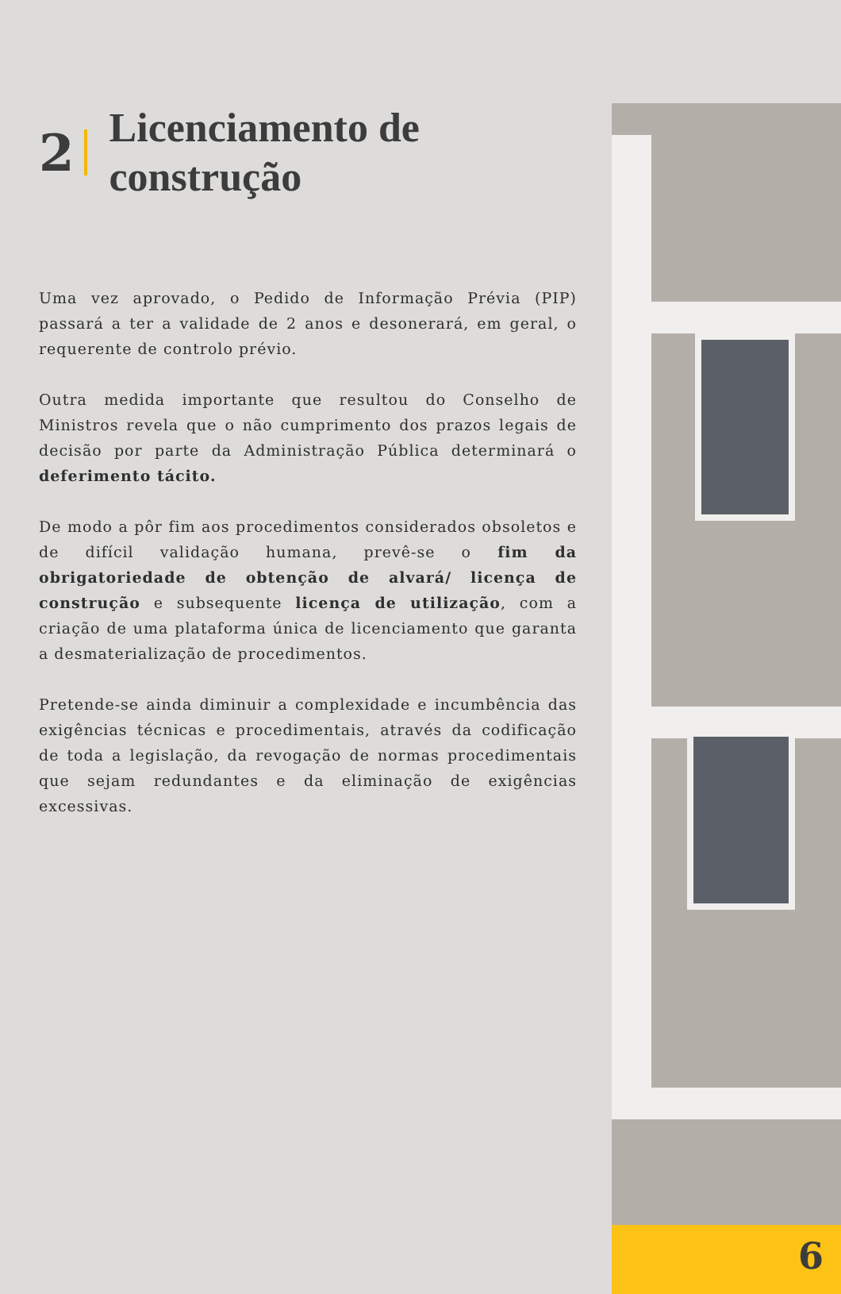2
Licenciamento de
construção
Uma vez aprovado, o Pedido de Informação Prévia (PIP) passará a ter a validade de 2 anos e desonerará, em geral, o requerente de controlo prévio.
Outra medida importante que resultou do Conselho de Ministros revela que o não cumprimento dos prazos legais de decisão por parte da Administração Pública determinará o deferimento tácito.
De modo a pôr fim aos procedimentos considerados obsoletos e de difícil validação humana, prevê-se o fim da obrigatoriedade de obtenção de alvará/ licença de construção e subsequente licença de utilização, com a criação de uma plataforma única de licenciamento que garanta a desmaterialização de procedimentos.
Pretende-se ainda diminuir a complexidade e incumbência das exigências técnicas e procedimentais, através da codificação de toda a legislação, da revogação de normas procedimentais que sejam redundantes e da eliminação de exigências excessivas.
6